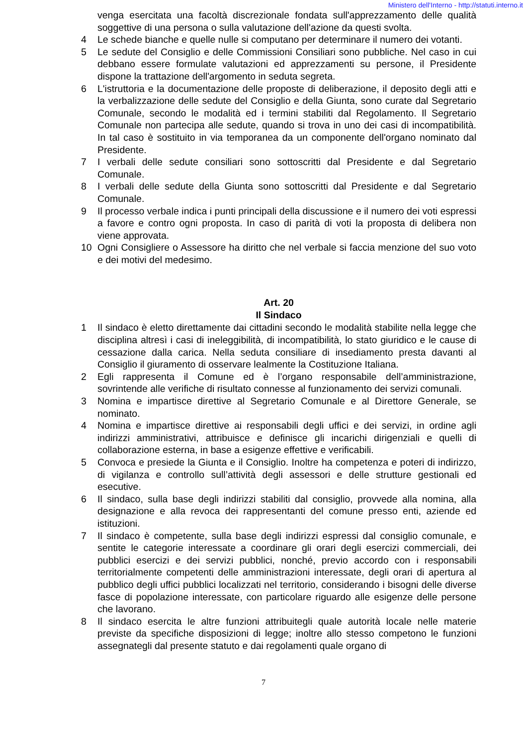Ministero dell'Interno - http://statuti.interno.it
venga esercitata una facoltà discrezionale fondata sull'apprezzamento delle qualità soggettive di una persona o sulla valutazione dell'azione da questi svolta.
4 Le schede bianche e quelle nulle si computano per determinare il numero dei votanti.
5 Le sedute del Consiglio e delle Commissioni Consiliari sono pubbliche. Nel caso in cui debbano essere formulate valutazioni ed apprezzamenti su persone, il Presidente dispone la trattazione dell'argomento in seduta segreta.
6 L'istruttoria e la documentazione delle proposte di deliberazione, il deposito degli atti e la verbalizzazione delle sedute del Consiglio e della Giunta, sono curate dal Segretario Comunale, secondo le modalità ed i termini stabiliti dal Regolamento. Il Segretario Comunale non partecipa alle sedute, quando si trova in uno dei casi di incompatibilità. In tal caso è sostituito in via temporanea da un componente dell'organo nominato dal Presidente.
7 I verbali delle sedute consiliari sono sottoscritti dal Presidente e dal Segretario Comunale.
8 I verbali delle sedute della Giunta sono sottoscritti dal Presidente e dal Segretario Comunale.
9 Il processo verbale indica i punti principali della discussione e il numero dei voti espressi a favore e contro ogni proposta. In caso di parità di voti la proposta di delibera non viene approvata.
10 Ogni Consigliere o Assessore ha diritto che nel verbale si faccia menzione del suo voto e dei motivi del medesimo.
Art. 20
Il Sindaco
1 Il sindaco è eletto direttamente dai cittadini secondo le modalità stabilite nella legge che disciplina altresì i casi di ineleggibilità, di incompatibilità, lo stato giuridico e le cause di cessazione dalla carica. Nella seduta consiliare di insediamento presta davanti al Consiglio il giuramento di osservare lealmente la Costituzione Italiana.
2 Egli rappresenta il Comune ed è l’organo responsabile dell’amministrazione, sovrintende alle verifiche di risultato connesse al funzionamento dei servizi comunali.
3 Nomina e impartisce direttive al Segretario Comunale e al Direttore Generale, se nominato.
4 Nomina e impartisce direttive ai responsabili degli uffici e dei servizi, in ordine agli indirizzi amministrativi, attribuisce e definisce gli incarichi dirigenziali e quelli di collaborazione esterna, in base a esigenze effettive e verificabili.
5 Convoca e presiede la Giunta e il Consiglio. Inoltre ha competenza e poteri di indirizzo, di vigilanza e controllo sull’attività degli assessori e delle strutture gestionali ed esecutive.
6 Il sindaco, sulla base degli indirizzi stabiliti dal consiglio, provvede alla nomina, alla designazione e alla revoca dei rappresentanti del comune presso enti, aziende ed istituzioni.
7 Il sindaco è competente, sulla base degli indirizzi espressi dal consiglio comunale, e sentite le categorie interessate a coordinare gli orari degli esercizi commerciali, dei pubblici esercizi e dei servizi pubblici, nonché, previo accordo con i responsabili territorialmente competenti delle amministrazioni interessate, degli orari di apertura al pubblico degli uffici pubblici localizzati nel territorio, considerando i bisogni delle diverse fasce di popolazione interessate, con particolare riguardo alle esigenze delle persone che lavorano.
8 Il sindaco esercita le altre funzioni attribuitegli quale autorità locale nelle materie previste da specifiche disposizioni di legge; inoltre allo stesso competono le funzioni assegnategli dal presente statuto e dai regolamenti quale organo di
7